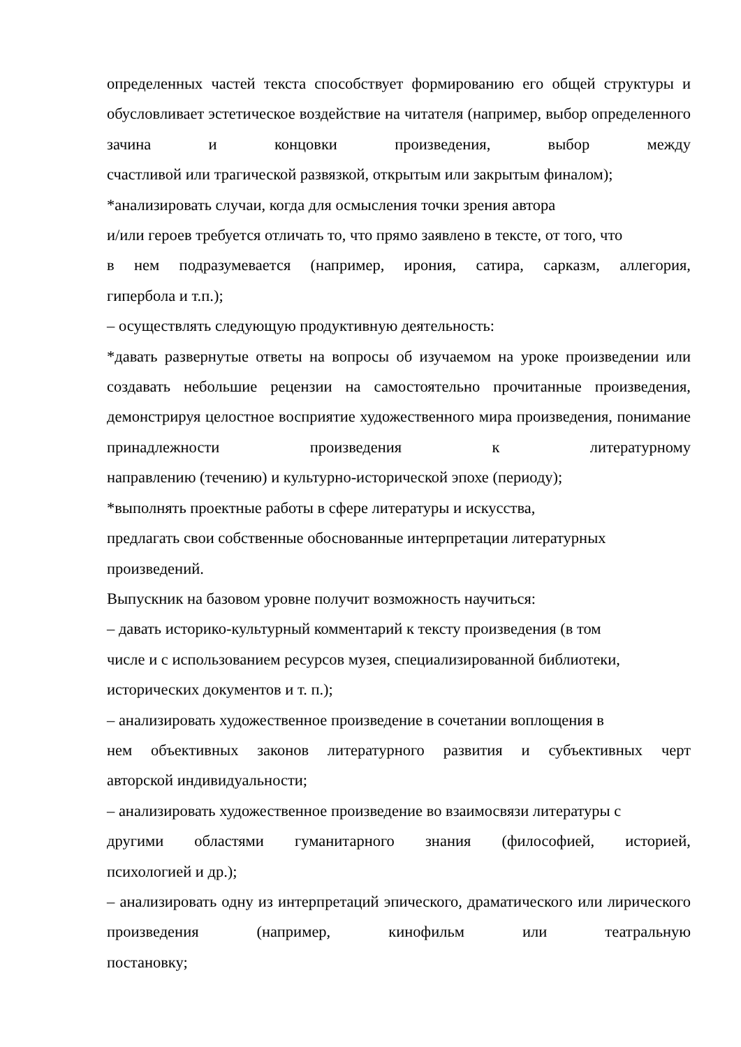определенных частей текста способствует формированию его общей структуры и обусловливает эстетическое воздействие на читателя (например, выбор определенного зачина и концовки произведения, выбор между
счастливой или трагической развязкой, открытым или закрытым финалом);
*анализировать случаи, когда для осмысления точки зрения автора
и/или героев требуется отличать то, что прямо заявлено в тексте, от того, что
в нем подразумевается (например, ирония, сатира, сарказм, аллегория,
гипербола и т.п.);
– осуществлять следующую продуктивную деятельность:
*давать развернутые ответы на вопросы об изучаемом на уроке произведении или создавать небольшие рецензии на самостоятельно прочитанные произведения, демонстрируя целостное восприятие художественного мира произведения, понимание принадлежности произведения к литературному
направлению (течению) и культурно-исторической эпохе (периоду);
*выполнять проектные работы в сфере литературы и искусства,
предлагать свои собственные обоснованные интерпретации литературных
произведений.
Выпускник на базовом уровне получит возможность научиться:
– давать историко-культурный комментарий к тексту произведения (в том
числе и с использованием ресурсов музея, специализированной библиотеки,
исторических документов и т. п.);
– анализировать художественное произведение в сочетании воплощения в
нем объективных законов литературного развития и субъективных черт
авторской индивидуальности;
– анализировать художественное произведение во взаимосвязи литературы с
другими областями гуманитарного знания (философией, историей,
психологией и др.);
– анализировать одну из интерпретаций эпического, драматического или лирического произведения (например, кинофильм или театральную
постановку;